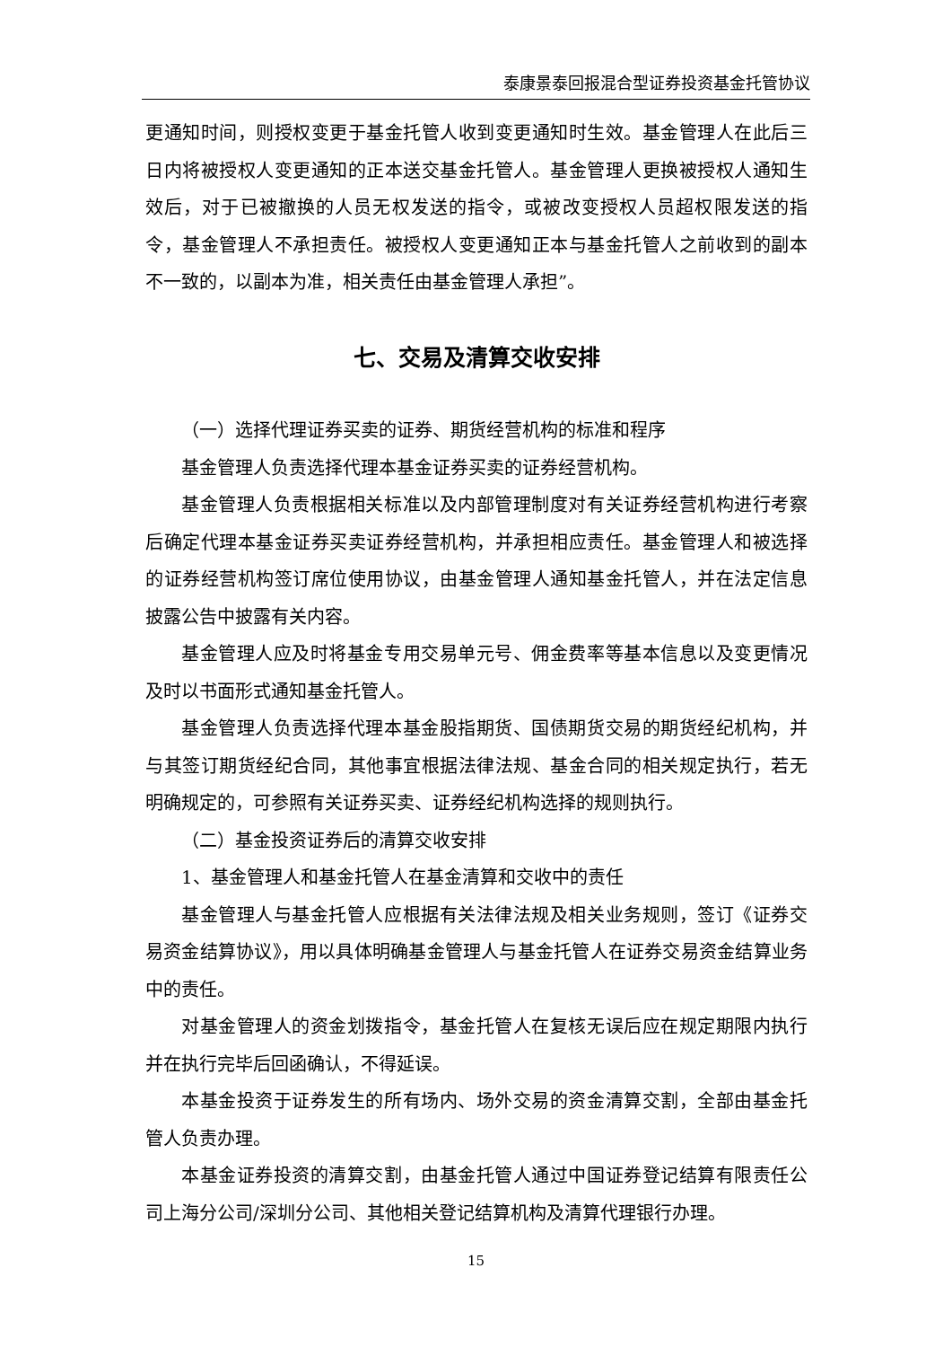泰康景泰回报混合型证券投资基金托管协议
更通知时间，则授权变更于基金托管人收到变更通知时生效。基金管理人在此后三日内将被授权人变更通知的正本送交基金托管人。基金管理人更换被授权人通知生效后，对于已被撤换的人员无权发送的指令，或被改变授权人员超权限发送的指令，基金管理人不承担责任。被授权人变更通知正本与基金托管人之前收到的副本不一致的，以副本为准，相关责任由基金管理人承担”。
七、交易及清算交收安排
（一）选择代理证券买卖的证券、期货经营机构的标准和程序
基金管理人负责选择代理本基金证券买卖的证券经营机构。
基金管理人负责根据相关标准以及内部管理制度对有关证券经营机构进行考察后确定代理本基金证券买卖证券经营机构，并承担相应责任。基金管理人和被选择的证券经营机构签订席位使用协议，由基金管理人通知基金托管人，并在法定信息披露公告中披露有关内容。
基金管理人应及时将基金专用交易单元号、佣金费率等基本信息以及变更情况及时以书面形式通知基金托管人。
基金管理人负责选择代理本基金股指期货、国债期货交易的期货经纪机构，并与其签订期货经纪合同，其他事宜根据法律法规、基金合同的相关规定执行，若无明确规定的，可参照有关证券买卖、证券经纪机构选择的规则执行。
（二）基金投资证券后的清算交收安排
1、基金管理人和基金托管人在基金清算和交收中的责任
基金管理人与基金托管人应根据有关法律法规及相关业务规则，签订《证券交易资金结算协议》，用以具体明确基金管理人与基金托管人在证券交易资金结算业务中的责任。
对基金管理人的资金划拨指令，基金托管人在复核无误后应在规定期限内执行并在执行完毕后回函确认，不得延误。
本基金投资于证券发生的所有场内、场外交易的资金清算交割，全部由基金托管人负责办理。
本基金证券投资的清算交割，由基金托管人通过中国证券登记结算有限责任公司上海分公司/深圳分公司、其他相关登记结算机构及清算代理银行办理。
15